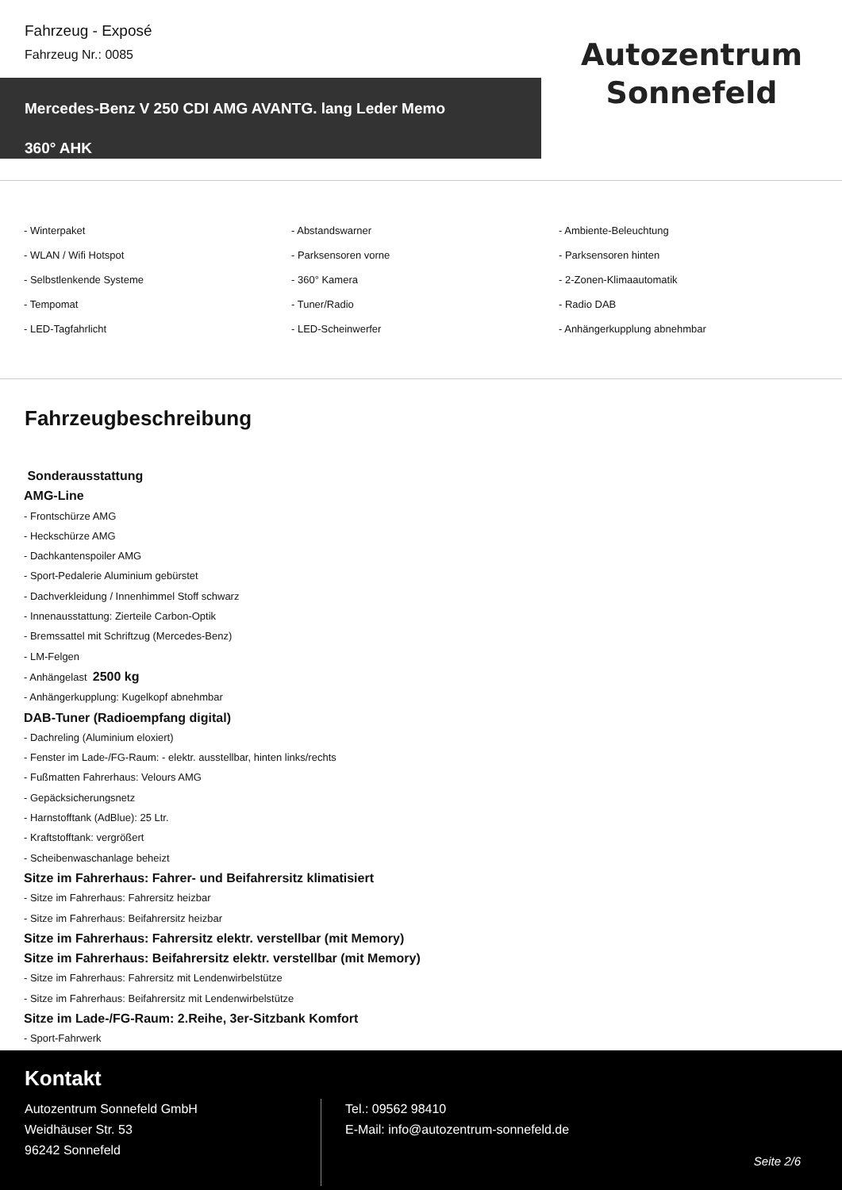Fahrzeug - Exposé
Fahrzeug Nr.: 0085
Mercedes-Benz V 250 CDI AMG AVANTG. lang Leder Memo
360° AHK
Autozentrum
Sonnefeld
- Winterpaket
- Abstandswarner
- Ambiente-Beleuchtung
- WLAN / Wifi Hotspot
- Parksensoren vorne
- Parksensoren hinten
- Selbstlenkende Systeme
- 360° Kamera
- 2-Zonen-Klimaautomatik
- Tempomat
- Tuner/Radio
- Radio DAB
- LED-Tagfahrlicht
- LED-Scheinwerfer
- Anhängerkupplung abnehmbar
Fahrzeugbeschreibung
Sonderausstattung
AMG-Line
- Frontschürze AMG
- Heckschürze AMG
- Dachkantenspoiler AMG
- Sport-Pedalerie Aluminium gebürstet
- Dachverkleidung / Innenhimmel Stoff schwarz
- Innenausstattung: Zierteile Carbon-Optik
- Bremssattel mit Schriftzug (Mercedes-Benz)
- LM-Felgen
- Anhängelast 2500 kg
- Anhängerkupplung: Kugelkopf abnehmbar
DAB-Tuner (Radioempfang digital)
- Dachreling (Aluminium eloxiert)
- Fenster im Lade-/FG-Raum: - elektr. ausstellbar, hinten links/rechts
- Fußmatten Fahrerhaus: Velours AMG
- Gepäcksicherungsnetz
- Harnstofftank (AdBlue): 25 Ltr.
- Kraftstofftank: vergrößert
- Scheibenwaschanlage beheizt
Sitze im Fahrerhaus: Fahrer- und Beifahrersitz klimatisiert
- Sitze im Fahrerhaus: Fahrersitz heizbar
- Sitze im Fahrerhaus: Beifahrersitz heizbar
Sitze im Fahrerhaus: Fahrersitz elektr. verstellbar (mit Memory)
Sitze im Fahrerhaus: Beifahrersitz elektr. verstellbar (mit Memory)
- Sitze im Fahrerhaus: Fahrersitz mit Lendenwirbelstütze
- Sitze im Fahrerhaus: Beifahrersitz mit Lendenwirbelstütze
Sitze im Lade-/FG-Raum: 2.Reihe, 3er-Sitzbank Komfort
- Sport-Fahrwerk
Kontakt
Autozentrum Sonnefeld GmbH
Weidhäuser Str. 53
96242 Sonnefeld
Tel.: 09562 98410
E-Mail: info@autozentrum-sonnefeld.de
Seite 2/6